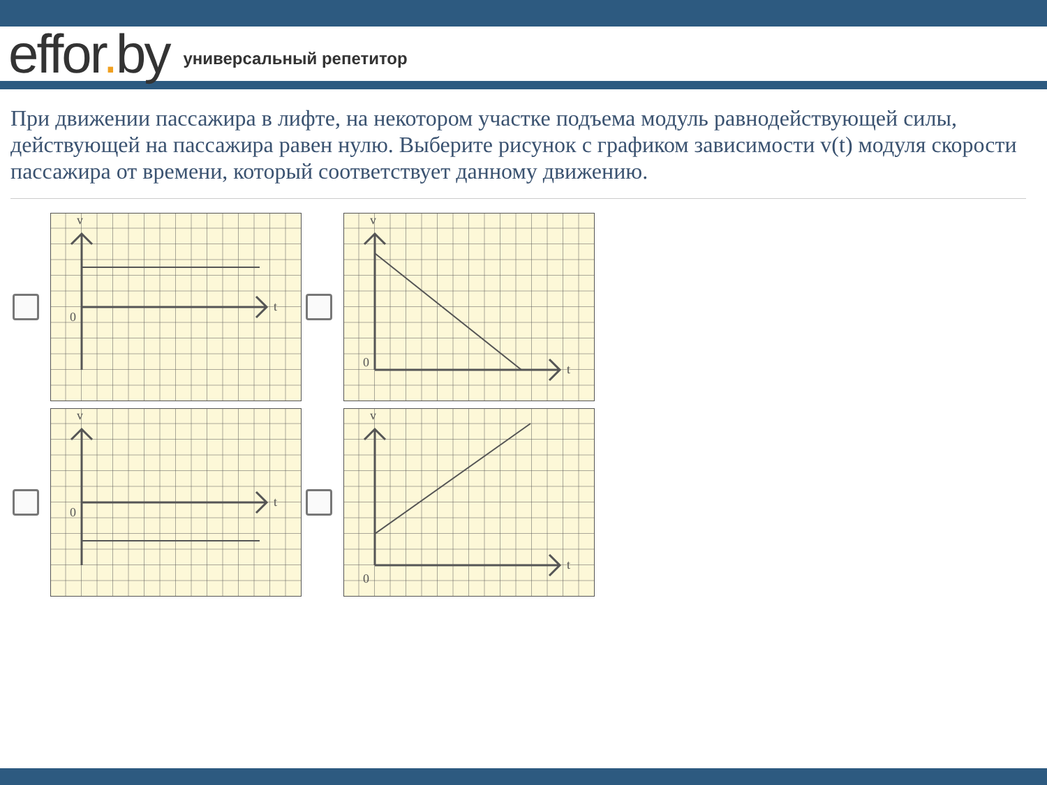effor. by
универсальный репетитор
При движении пассажира в лифте, на некотором участке подъема модуль равнодействующей силы, действующей на пассажира равен нулю. Выберите рисунок с графиком зависимости v(t) модуля скорости пассажира от времени, который соответствует данному движению.
v
0
t
v
0
t
v
0
t
v
0
t